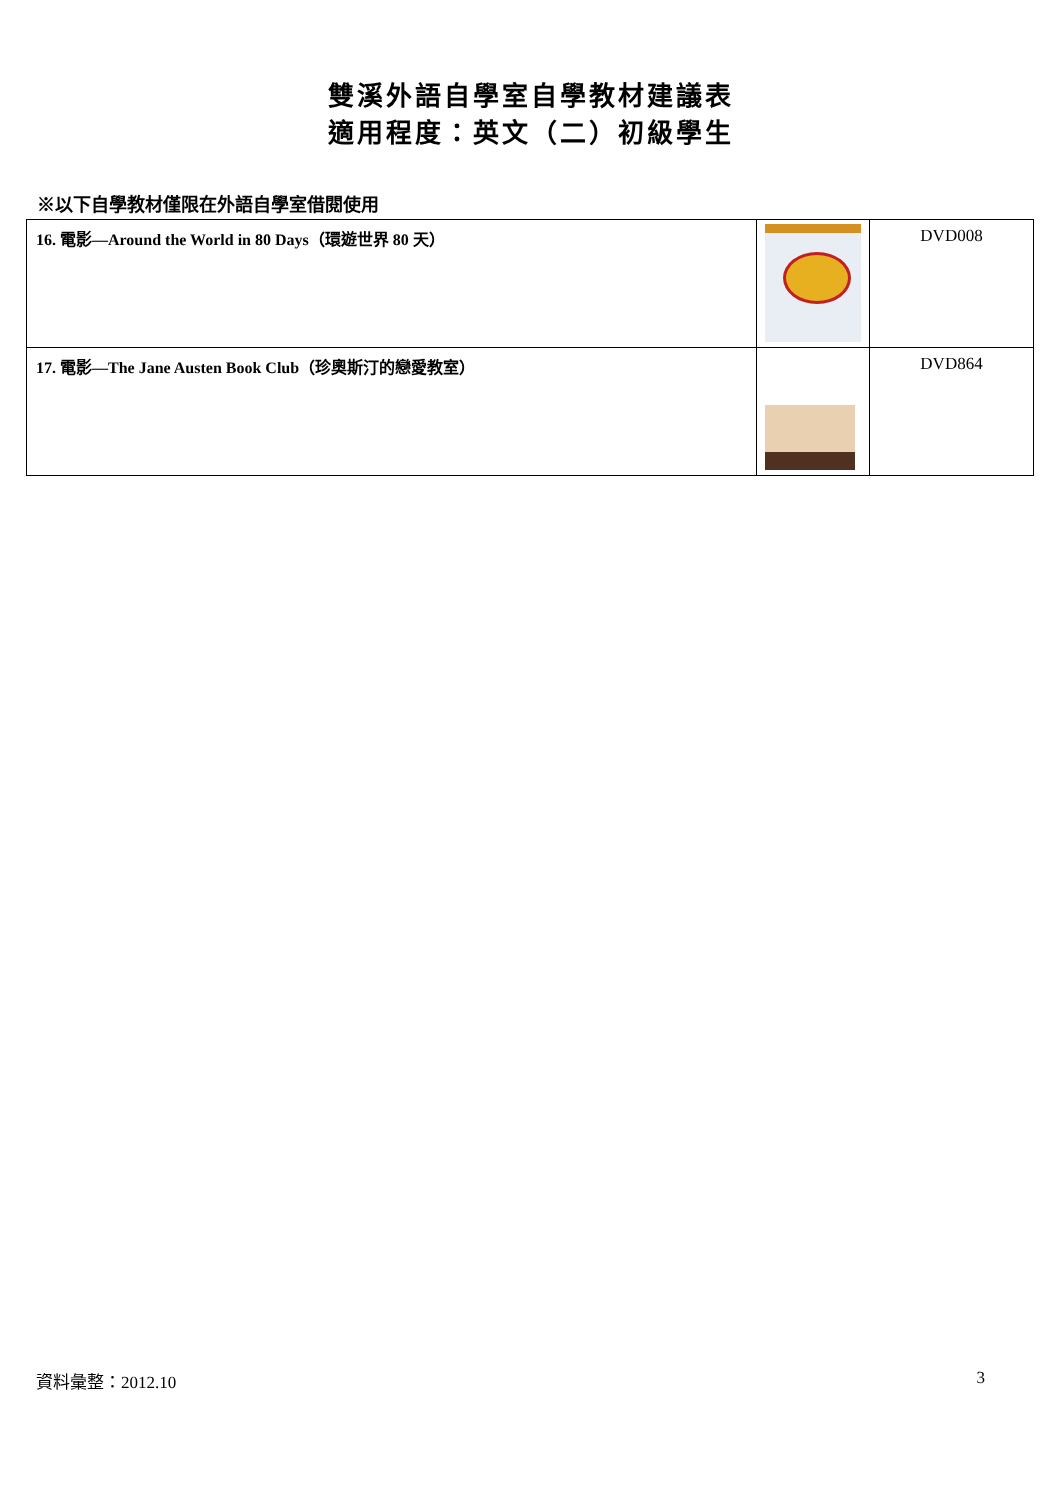雙溪外語自學室自學教材建議表
適用程度：英文（二）初級學生
※以下自學教材僅限在外語自學室借閱使用
| 16. 電影—Around the World in 80 Days（環遊世界 80 天） | | DVD008 |
| 17. 電影—The Jane Austen Book Club（珍奧斯汀的戀愛教室） | | DVD864 |
資料彙整：2012.10 3